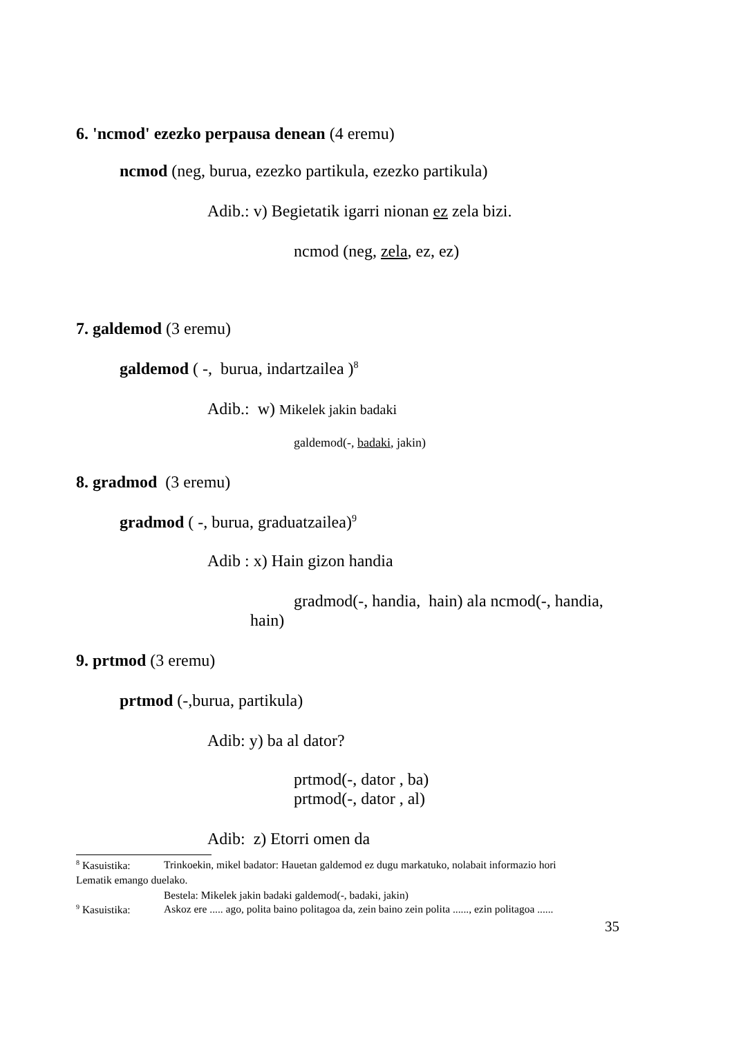6. 'ncmod' ezezko perpausa denean (4 eremu)
ncmod (neg, burua, ezezko partikula, ezezko partikula)
Adib.: v) Begietatik igarri nionan ez zela bizi.
ncmod (neg, zela, ez, ez)
7. galdemod (3 eremu)
galdemod ( -, burua, indartzailea )<sup>8</sup>
Adib.: w) Mikelek jakin badaki
galdemod(-, badaki, jakin)
8. gradmod (3 eremu)
gradmod ( -, burua, graduatzailea)<sup>9</sup>
Adib : x) Hain gizon handia
gradmod(-, handia, hain) ala ncmod(-, handia,
hain)
9. prtmod (3 eremu)
prtmod (-,burua, partikula)
Adib: y) ba al dator?
prtmod(-, dator , ba)
prtmod(-, dator , al)
Adib: z) Etorri omen da
<sup>8</sup> Kasuistika: Trinkoekin, mikel badator: Hauetan galdemod ez dugu markatuko, nolabait informazio hori
Lematik emango duelako.
Bestela: Mikelek jakin badaki galdemod(-, badaki, jakin)
<sup>9</sup> Kasuistika: Askoz ere ..... ago, polita baino politagoa da, zein baino zein polita ......, ezin politagoa ......
35